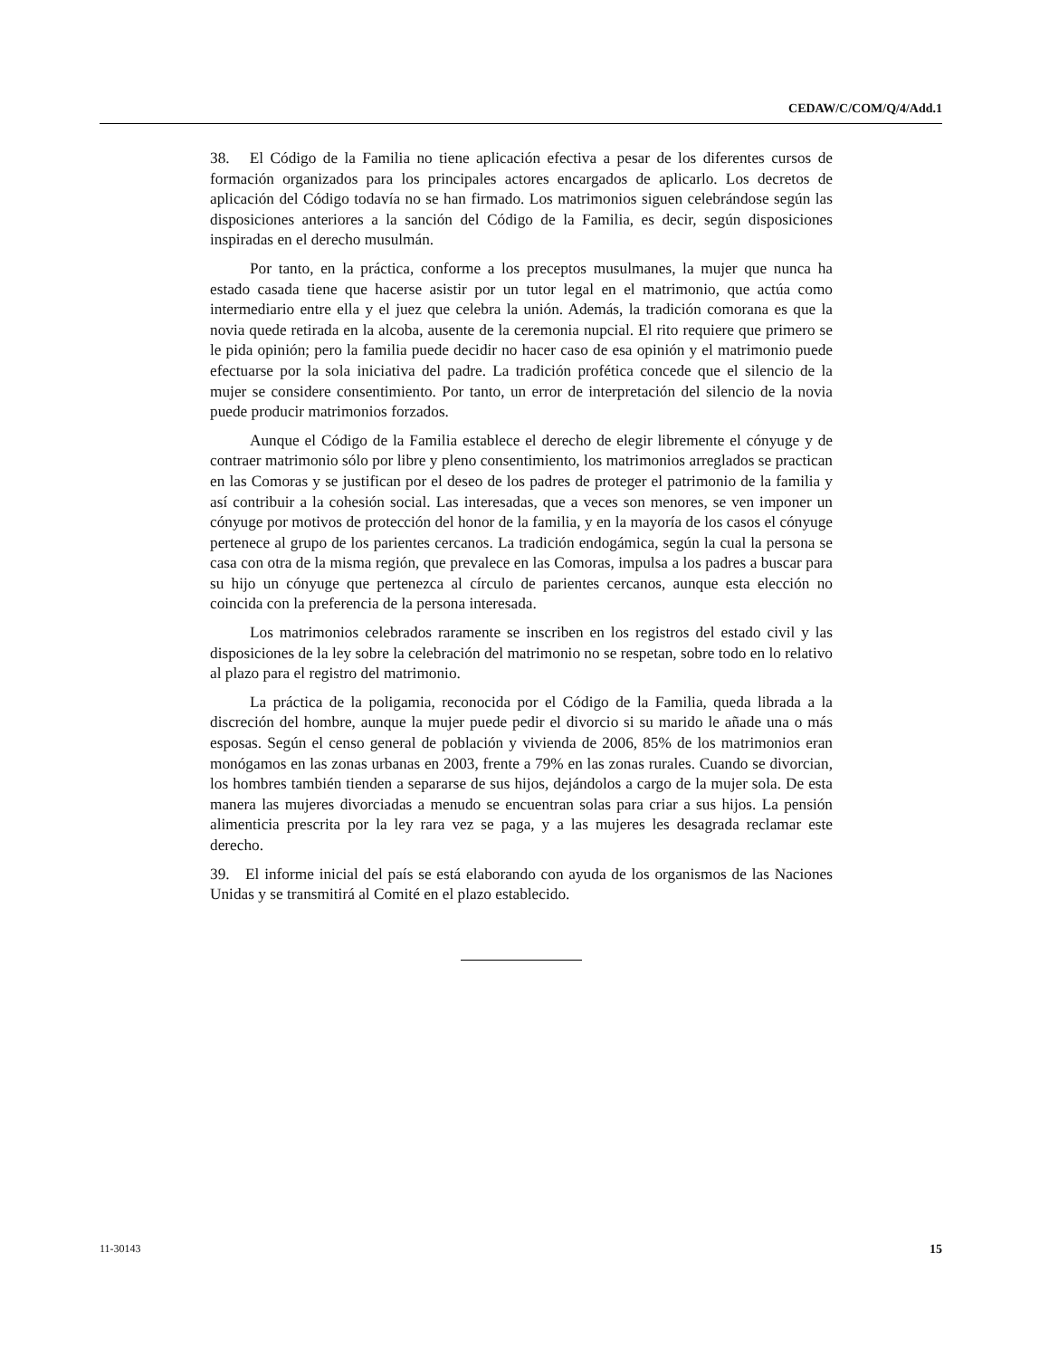CEDAW/C/COM/Q/4/Add.1
38. El Código de la Familia no tiene aplicación efectiva a pesar de los diferentes cursos de formación organizados para los principales actores encargados de aplicarlo. Los decretos de aplicación del Código todavía no se han firmado. Los matrimonios siguen celebrándose según las disposiciones anteriores a la sanción del Código de la Familia, es decir, según disposiciones inspiradas en el derecho musulmán.
Por tanto, en la práctica, conforme a los preceptos musulmanes, la mujer que nunca ha estado casada tiene que hacerse asistir por un tutor legal en el matrimonio, que actúa como intermediario entre ella y el juez que celebra la unión. Además, la tradición comorana es que la novia quede retirada en la alcoba, ausente de la ceremonia nupcial. El rito requiere que primero se le pida opinión; pero la familia puede decidir no hacer caso de esa opinión y el matrimonio puede efectuarse por la sola iniciativa del padre. La tradición profética concede que el silencio de la mujer se considere consentimiento. Por tanto, un error de interpretación del silencio de la novia puede producir matrimonios forzados.
Aunque el Código de la Familia establece el derecho de elegir libremente el cónyuge y de contraer matrimonio sólo por libre y pleno consentimiento, los matrimonios arreglados se practican en las Comoras y se justifican por el deseo de los padres de proteger el patrimonio de la familia y así contribuir a la cohesión social. Las interesadas, que a veces son menores, se ven imponer un cónyuge por motivos de protección del honor de la familia, y en la mayoría de los casos el cónyuge pertenece al grupo de los parientes cercanos. La tradición endogámica, según la cual la persona se casa con otra de la misma región, que prevalece en las Comoras, impulsa a los padres a buscar para su hijo un cónyuge que pertenezca al círculo de parientes cercanos, aunque esta elección no coincida con la preferencia de la persona interesada.
Los matrimonios celebrados raramente se inscriben en los registros del estado civil y las disposiciones de la ley sobre la celebración del matrimonio no se respetan, sobre todo en lo relativo al plazo para el registro del matrimonio.
La práctica de la poligamia, reconocida por el Código de la Familia, queda librada a la discreción del hombre, aunque la mujer puede pedir el divorcio si su marido le añade una o más esposas. Según el censo general de población y vivienda de 2006, 85% de los matrimonios eran monógamos en las zonas urbanas en 2003, frente a 79% en las zonas rurales. Cuando se divorcian, los hombres también tienden a separarse de sus hijos, dejándolos a cargo de la mujer sola. De esta manera las mujeres divorciadas a menudo se encuentran solas para criar a sus hijos. La pensión alimenticia prescrita por la ley rara vez se paga, y a las mujeres les desagrada reclamar este derecho.
39. El informe inicial del país se está elaborando con ayuda de los organismos de las Naciones Unidas y se transmitirá al Comité en el plazo establecido.
11-30143 15